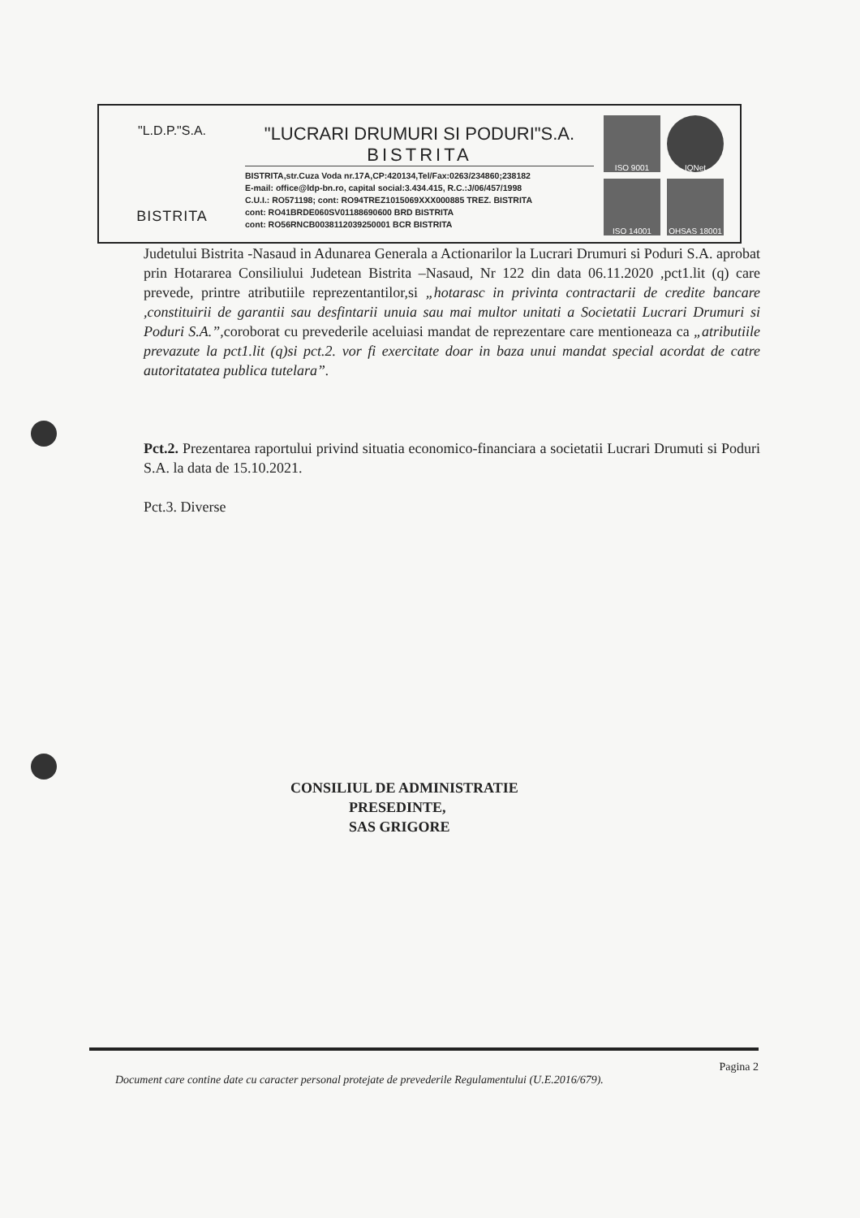"L.D.P."S.A.
BISTRITA
"LUCRARI DRUMURI SI PODURI"S.A.
BISTRITA
BISTRITA,str.Cuza Voda nr.17A,CP:420134,Tel/Fax:0263/234860;238182
E-mail: office@ldp-bn.ro, capital social:3.434.415, R.C.:J/06/457/1998
C.U.I.: RO571198; cont: RO94TREZ1015069XXX000885 TREZ. BISTRITA
cont: RO41BRDE060SV01188690600 BRD BISTRITA
cont: RO56RNCB0038112039250001 BCR BISTRITA
ISO 9001
IQNet
ISO 14001
OHSAS 18001
Judetului Bistrita -Nasaud in Adunarea Generala a Actionarilor la Lucrari Drumuri si Poduri S.A. aprobat prin Hotararea Consiliului Judetean Bistrita –Nasaud, Nr 122 din data 06.11.2020 ,pct1.lit (q) care prevede, printre atributiile reprezentantilor,si „hotarasc in privinta contractarii de credite bancare ,constituirii de garantii sau desfintarii unuia sau mai multor unitati a Societatii Lucrari Drumuri si Poduri S.A.”,coroborat cu prevederile aceluiasi mandat de reprezentare care mentioneaza ca „atributiile prevazute la pct1.lit (q)si pct.2. vor fi exercitate doar in baza unui mandat special acordat de catre autoritatatea publica tutelara”.
Pct.2. Prezentarea raportului privind situatia economico-financiara a societatii Lucrari Drumuti si Poduri S.A. la data de 15.10.2021.
Pct.3. Diverse
CONSILIUL DE ADMINISTRATIE
PRESEDINTE,
SAS GRIGORE
Pagina 2
Document care contine date cu caracter personal protejate de prevederile Regulamentului (U.E.2016/679).